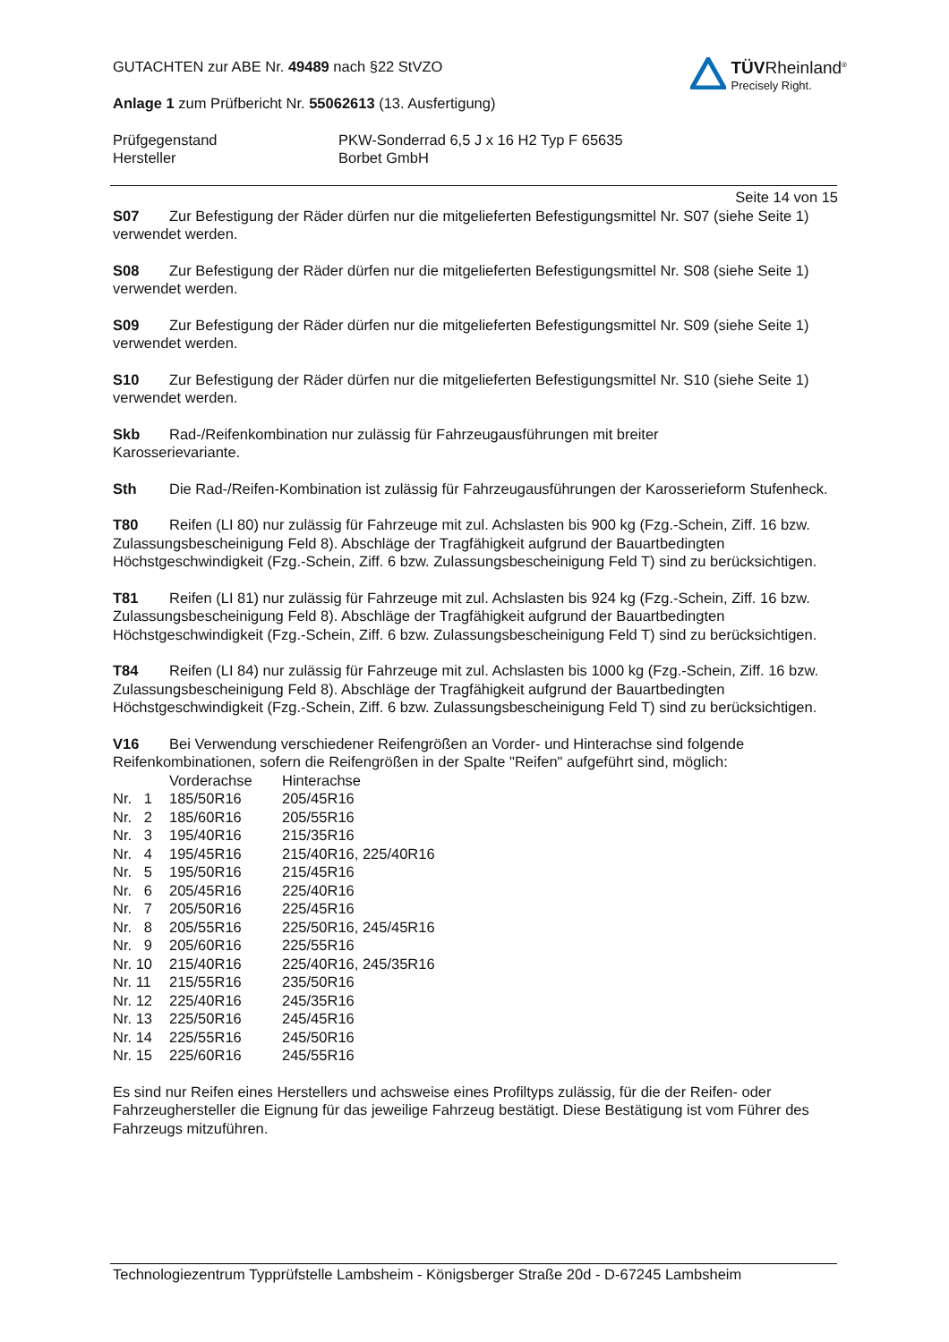GUTACHTEN zur ABE Nr. 49489 nach §22 StVZO
Anlage 1 zum Prüfbericht Nr. 55062613 (13. Ausfertigung)
TÜVRheinland<sup>®</sup>
Precisely Right.
Prüfgegenstand
Hersteller
PKW-Sonderrad 6,5 J x 16 H2 Typ F 65635
Borbet GmbH
Seite 14 von 15
S07 Zur Befestigung der Räder dürfen nur die mitgelieferten Befestigungsmittel Nr. S07 (siehe Seite 1) verwendet werden.
S08 Zur Befestigung der Räder dürfen nur die mitgelieferten Befestigungsmittel Nr. S08 (siehe Seite 1) verwendet werden.
S09 Zur Befestigung der Räder dürfen nur die mitgelieferten Befestigungsmittel Nr. S09 (siehe Seite 1) verwendet werden.
S10 Zur Befestigung der Räder dürfen nur die mitgelieferten Befestigungsmittel Nr. S10 (siehe Seite 1) verwendet werden.
Skb Rad-/Reifenkombination nur zulässig für Fahrzeugausführungen mit breiter
Karosserievariante.
Sth Die Rad-/Reifen-Kombination ist zulässig für Fahrzeugausführungen der Karosserieform Stufenheck.
T80 Reifen (LI 80) nur zulässig für Fahrzeuge mit zul. Achslasten bis 900 kg (Fzg.-Schein, Ziff. 16 bzw. Zulassungsbescheinigung Feld 8). Abschläge der Tragfähigkeit aufgrund der Bauartbedingten Höchstgeschwindigkeit (Fzg.-Schein, Ziff. 6 bzw. Zulassungsbescheinigung Feld T) sind zu berücksichtigen.
T81 Reifen (LI 81) nur zulässig für Fahrzeuge mit zul. Achslasten bis 924 kg (Fzg.-Schein, Ziff. 16 bzw. Zulassungsbescheinigung Feld 8). Abschläge der Tragfähigkeit aufgrund der Bauartbedingten Höchstgeschwindigkeit (Fzg.-Schein, Ziff. 6 bzw. Zulassungsbescheinigung Feld T) sind zu berücksichtigen.
T84 Reifen (LI 84) nur zulässig für Fahrzeuge mit zul. Achslasten bis 1000 kg (Fzg.-Schein, Ziff. 16 bzw. Zulassungsbescheinigung Feld 8). Abschläge der Tragfähigkeit aufgrund der Bauartbedingten Höchstgeschwindigkeit (Fzg.-Schein, Ziff. 6 bzw. Zulassungsbescheinigung Feld T) sind zu berücksichtigen.
V16 Bei Verwendung verschiedener Reifengrößen an Vorder- und Hinterachse sind folgende Reifenkombinationen, sofern die Reifengrößen in der Spalte "Reifen" aufgeführt sind, möglich:
| | Vorderachse | Hinterachse |
| --- | --- | --- |
| Nr. 1 | 185/50R16 | 205/45R16 |
| Nr. 2 | 185/60R16 | 205/55R16 |
| Nr. 3 | 195/40R16 | 215/35R16 |
| Nr. 4 | 195/45R16 | 215/40R16, 225/40R16 |
| Nr. 5 | 195/50R16 | 215/45R16 |
| Nr. 6 | 205/45R16 | 225/40R16 |
| Nr. 7 | 205/50R16 | 225/45R16 |
| Nr. 8 | 205/55R16 | 225/50R16, 245/45R16 |
| Nr. 9 | 205/60R16 | 225/55R16 |
| Nr. 10 | 215/40R16 | 225/40R16, 245/35R16 |
| Nr. 11 | 215/55R16 | 235/50R16 |
| Nr. 12 | 225/40R16 | 245/35R16 |
| Nr. 13 | 225/50R16 | 245/45R16 |
| Nr. 14 | 225/55R16 | 245/50R16 |
| Nr. 15 | 225/60R16 | 245/55R16 |
Es sind nur Reifen eines Herstellers und achsweise eines Profiltyps zulässig, für die der Reifen- oder Fahrzeughersteller die Eignung für das jeweilige Fahrzeug bestätigt. Diese Bestätigung ist vom Führer des Fahrzeugs mitzuführen.
Technologiezentrum Typprüfstelle Lambsheim - Königsberger Straße 20d - D-67245 Lambsheim